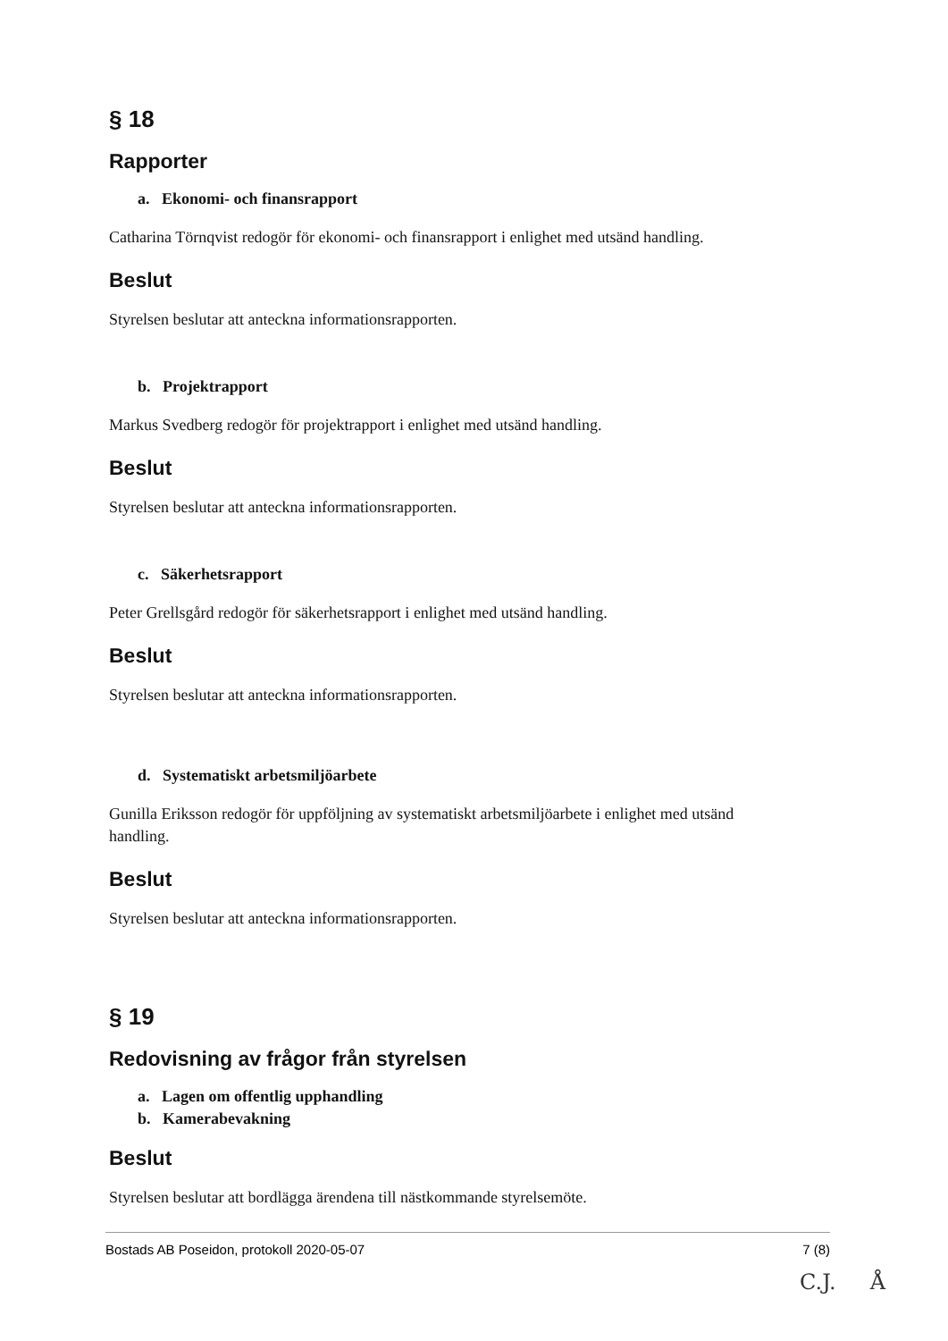§ 18
Rapporter
a. Ekonomi- och finansrapport
Catharina Törnqvist redogör för ekonomi- och finansrapport i enlighet med utsänd handling.
Beslut
Styrelsen beslutar att anteckna informationsrapporten.
b. Projektrapport
Markus Svedberg redogör för projektrapport i enlighet med utsänd handling.
Beslut
Styrelsen beslutar att anteckna informationsrapporten.
c. Säkerhetsrapport
Peter Grellsgård redogör för säkerhetsrapport i enlighet med utsänd handling.
Beslut
Styrelsen beslutar att anteckna informationsrapporten.
d. Systematiskt arbetsmiljöarbete
Gunilla Eriksson redogör för uppföljning av systematiskt arbetsmiljöarbete i enlighet med utsänd handling.
Beslut
Styrelsen beslutar att anteckna informationsrapporten.
§ 19
Redovisning av frågor från styrelsen
a. Lagen om offentlig upphandling
b. Kamerabevakning
Beslut
Styrelsen beslutar att bordlägga ärendena till nästkommande styrelsemöte.
Bostads AB Poseidon, protokoll 2020-05-07 7 (8)
C.J. Å